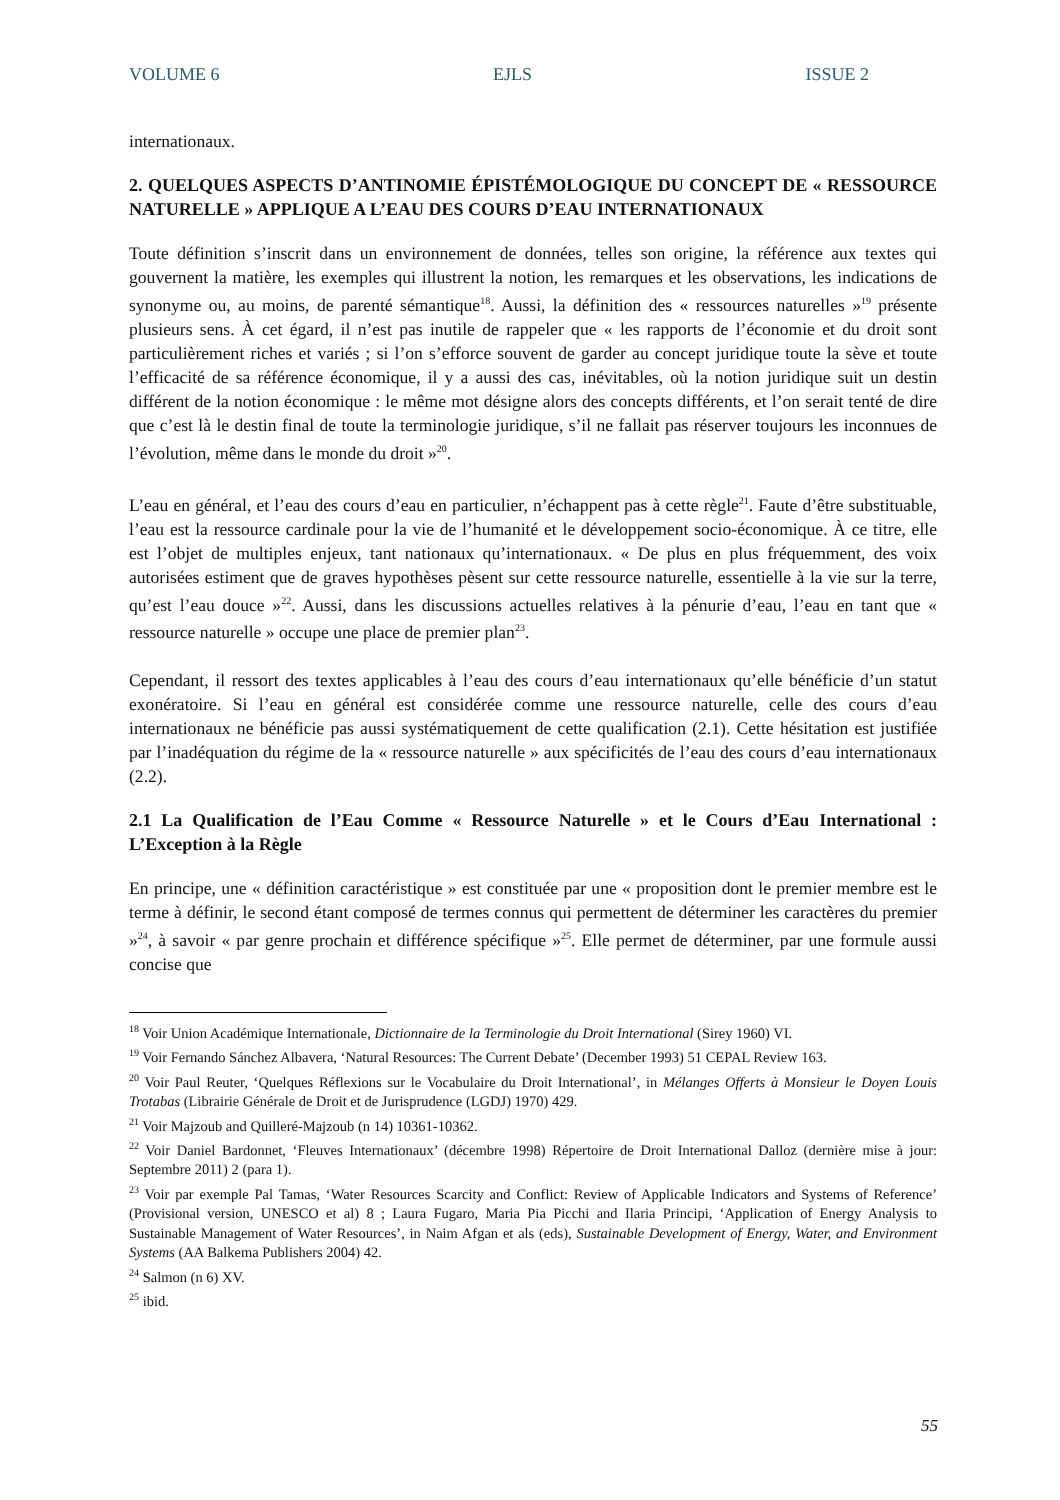VOLUME 6 EJLS ISSUE 2
internationaux.
2. QUELQUES ASPECTS D’ANTINOMIE ÉPISTÉMOLOGIQUE DU CONCEPT DE « RESSOURCE NATURELLE » APPLIQUE A L’EAU DES COURS D’EAU INTERNATIONAUX
Toute définition s’inscrit dans un environnement de données, telles son origine, la référence aux textes qui gouvernent la matière, les exemples qui illustrent la notion, les remarques et les observations, les indications de synonyme ou, au moins, de parenté sémantique<sup>18</sup>. Aussi, la définition des « ressources naturelles »<sup>19</sup> présente plusieurs sens. À cet égard, il n’est pas inutile de rappeler que « les rapports de l’économie et du droit sont particulièrement riches et variés ; si l’on s’efforce souvent de garder au concept juridique toute la sève et toute l’efficacité de sa référence économique, il y a aussi des cas, inévitables, où la notion juridique suit un destin différent de la notion économique : le même mot désigne alors des concepts différents, et l’on serait tenté de dire que c’est là le destin final de toute la terminologie juridique, s’il ne fallait pas réserver toujours les inconnues de l’évolution, même dans le monde du droit »<sup>20</sup>.
L’eau en général, et l’eau des cours d’eau en particulier, n’échappent pas à cette règle<sup>21</sup>. Faute d’être substituable, l’eau est la ressource cardinale pour la vie de l’humanité et le développement socio-économique. À ce titre, elle est l’objet de multiples enjeux, tant nationaux qu’internationaux. « De plus en plus fréquemment, des voix autorisées estiment que de graves hypothèses pèsent sur cette ressource naturelle, essentielle à la vie sur la terre, qu’est l’eau douce »<sup>22</sup>. Aussi, dans les discussions actuelles relatives à la pénurie d’eau, l’eau en tant que « ressource naturelle » occupe une place de premier plan<sup>23</sup>.
Cependant, il ressort des textes applicables à l’eau des cours d’eau internationaux qu’elle bénéficie d’un statut exonératoire. Si l’eau en général est considérée comme une ressource naturelle, celle des cours d’eau internationaux ne bénéficie pas aussi systématiquement de cette qualification (2.1). Cette hésitation est justifiée par l’inadéquation du régime de la « ressource naturelle » aux spécificités de l’eau des cours d’eau internationaux (2.2).
2.1 La Qualification de l’Eau Comme « Ressource Naturelle » et le Cours d’Eau International : L’Exception à la Règle
En principe, une « définition caractéristique » est constituée par une « proposition dont le premier membre est le terme à définir, le second étant composé de termes connus qui permettent de déterminer les caractères du premier »<sup>24</sup>, à savoir « par genre prochain et différence spécifique »<sup>25</sup>. Elle permet de déterminer, par une formule aussi concise que
<sup>18</sup> Voir Union Académique Internationale, Dictionnaire de la Terminologie du Droit International (Sirey 1960) VI.
<sup>19</sup> Voir Fernando Sánchez Albavera, ‘Natural Resources: The Current Debate’ (December 1993) 51 CEPAL Review 163.
<sup>20</sup> Voir Paul Reuter, ‘Quelques Réflexions sur le Vocabulaire du Droit International’, in Mélanges Offerts à Monsieur le Doyen Louis Trotabas (Librairie Générale de Droit et de Jurisprudence (LGDJ) 1970) 429.
<sup>21</sup> Voir Majzoub and Quilleré-Majzoub (n 14) 10361-10362.
<sup>22</sup> Voir Daniel Bardonnet, ‘Fleuves Internationaux’ (décembre 1998) Répertoire de Droit International Dalloz (dernière mise à jour: Septembre 2011) 2 (para 1).
<sup>23</sup> Voir par exemple Pal Tamas, ‘Water Resources Scarcity and Conflict: Review of Applicable Indicators and Systems of Reference’ (Provisional version, UNESCO et al) 8 ; Laura Fugaro, Maria Pia Picchi and Ilaria Principi, ‘Application of Energy Analysis to Sustainable Management of Water Resources’, in Naim Afgan et als (eds), Sustainable Development of Energy, Water, and Environment Systems (AA Balkema Publishers 2004) 42.
<sup>24</sup> Salmon (n 6) XV.
<sup>25</sup> ibid.
55